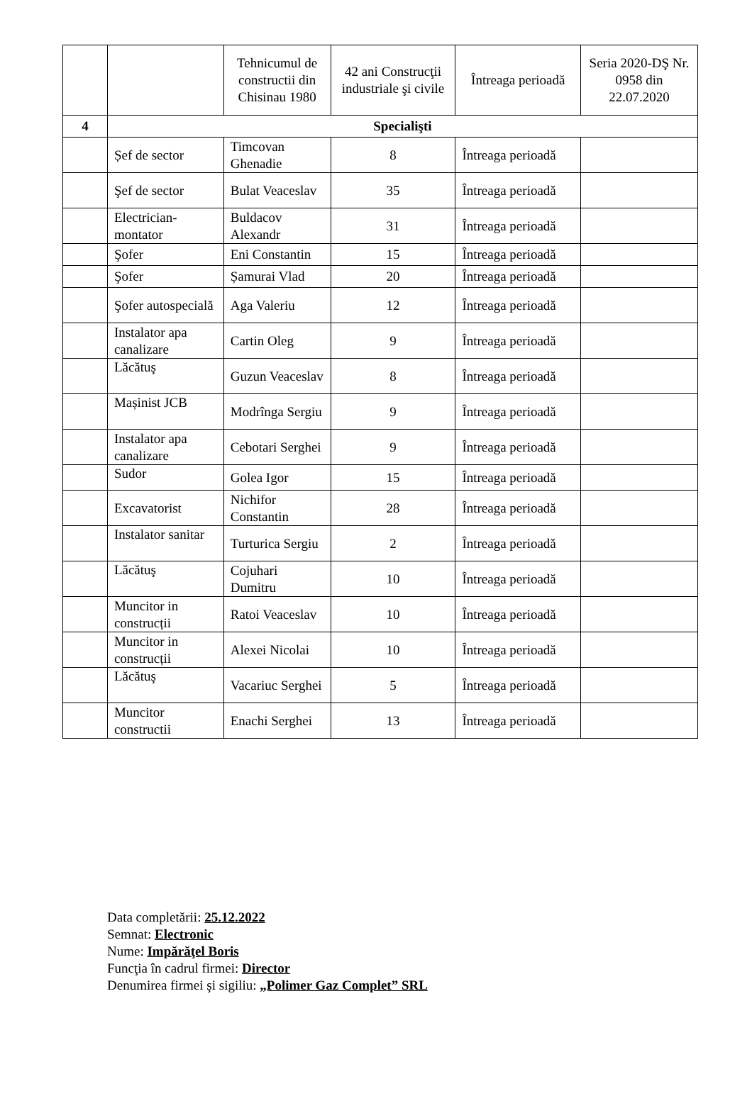| | | Tehnicumul de constructii din Chisinau 1980 | 42 ani Construcţii industriale şi civile | Întreaga perioadă | Seria 2020-DŞ Nr. 0958 din 22.07.2020 |
| 4 | Specialişti | | | | |
| | Șef de sector | Timcovan Ghenadie | 8 | Întreaga perioadă | |
| | Şef de sector | Bulat Veaceslav | 35 | Întreaga perioadă | |
| | Electrician-montator | Buldacov Alexandr | 31 | Întreaga perioadă | |
| | Şofer | Eni Constantin | 15 | Întreaga perioadă | |
| | Şofer | Șamurai Vlad | 20 | Întreaga perioadă | |
| | Şofer autospecială | Aga Valeriu | 12 | Întreaga perioadă | |
| | Instalator apa canalizare | Cartin Oleg | 9 | Întreaga perioadă | |
| | Lăcătuş | Guzun Veaceslav | 8 | Întreaga perioadă | |
| | Mașinist JCB | Modrînga Sergiu | 9 | Întreaga perioadă | |
| | Instalator apa canalizare | Cebotari Serghei | 9 | Întreaga perioadă | |
| | Sudor | Golea Igor | 15 | Întreaga perioadă | |
| | Excavatorist | Nichifor Constantin | 28 | Întreaga perioadă | |
| | Instalator sanitar | Turturica Sergiu | 2 | Întreaga perioadă | |
| | Lăcătuş | Cojuhari Dumitru | 10 | Întreaga perioadă | |
| | Muncitor in construcții | Ratoi Veaceslav | 10 | Întreaga perioadă | |
| | Muncitor in construcții | Alexei Nicolai | 10 | Întreaga perioadă | |
| | Lăcătuş | Vacariuc Serghei | 5 | Întreaga perioadă | |
| | Muncitor constructii | Enachi Serghei | 13 | Întreaga perioadă | |
Data completării: 25.12.2022
Semnat: Electronic
Nume: Impărăţel Boris
Funcţia în cadrul firmei: Director
Denumirea firmei şi sigiliu: „Polimer Gaz Complet” SRL